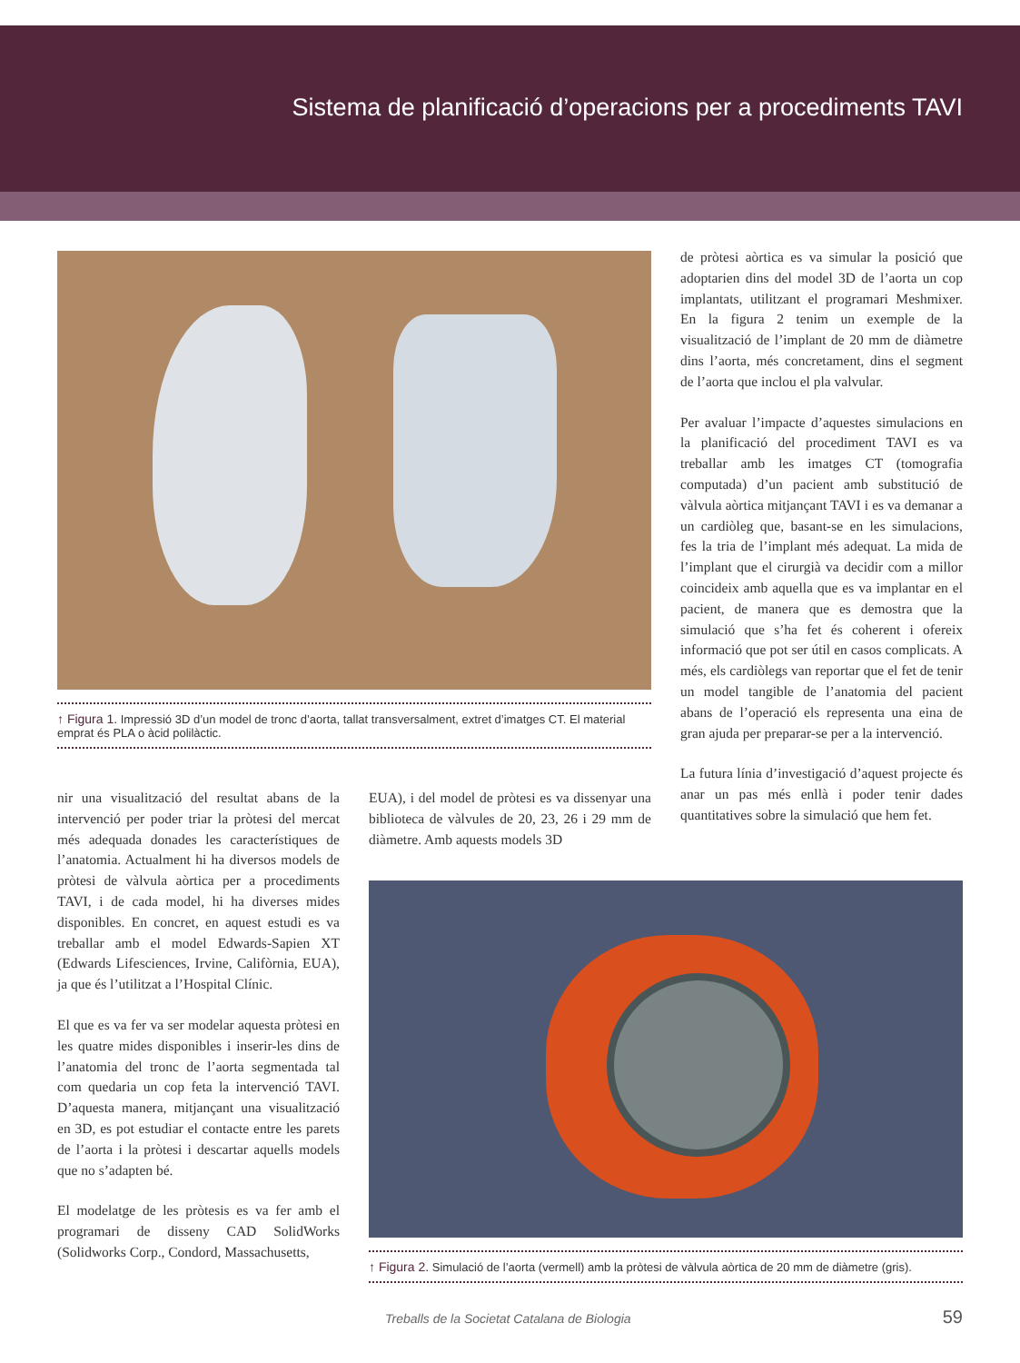Sistema de planificació d’operacions per a procediments TAVI
↑ Figura 1. Impressió 3D d’un model de tronc d’aorta, tallat transversalment, extret d’imatges CT. El material emprat és PLA o àcid polilàctic.
de pròtesi aòrtica es va simular la posició que adoptarien dins del model 3D de l’aorta un cop implantats, utilitzant el programari Meshmixer. En la figura 2 tenim un exemple de la visualització de l’implant de 20 mm de diàmetre dins l’aorta, més concretament, dins el segment de l’aorta que inclou el pla valvular.
Per avaluar l’impacte d’aquestes simulacions en la planificació del procediment TAVI es va treballar amb les imatges CT (tomografia computada) d’un pacient amb substitució de vàlvula aòrtica mitjançant TAVI i es va demanar a un cardiòleg que, basant-se en les simulacions, fes la tria de l’implant més adequat. La mida de l’implant que el cirurgià va decidir com a millor coincideix amb aquella que es va implantar en el pacient, de manera que es demostra que la simulació que s’ha fet és coherent i ofereix informació que pot ser útil en casos complicats. A més, els cardiòlegs van reportar que el fet de tenir un model tangible de l’anatomia del pacient abans de l’operació els representa una eina de gran ajuda per preparar-se per a la intervenció.
La futura línia d’investigació d’aquest projecte és anar un pas més enllà i poder tenir dades quantitatives sobre la simulació que hem fet.
nir una visualització del resultat abans de la intervenció per poder triar la pròtesi del mercat més adequada donades les característiques de l’anatomia. Actualment hi ha diversos models de pròtesi de vàlvula aòrtica per a procediments TAVI, i de cada model, hi ha diverses mides disponibles. En concret, en aquest estudi es va treballar amb el model Edwards-Sapien XT (Edwards Lifesciences, Irvine, Califòrnia, EUA), ja que és l’utilitzat a l’Hospital Clínic.
El que es va fer va ser modelar aquesta pròtesi en les quatre mides disponibles i inserir-les dins de l’anatomia del tronc de l’aorta segmentada tal com quedaria un cop feta la intervenció TAVI. D’aquesta manera, mitjançant una visualització en 3D, es pot estudiar el contacte entre les parets de l’aorta i la pròtesi i descartar aquells models que no s’adapten bé.
El modelatge de les pròtesis es va fer amb el programari de disseny CAD SolidWorks (Solidworks Corp., Condord, Massachusetts,
EUA), i del model de pròtesi es va dissenyar una biblioteca de vàlvules de 20, 23, 26 i 29 mm de diàmetre. Amb aquests models 3D
↑ Figura 2. Simulació de l’aorta (vermell) amb la pròtesi de vàlvula aòrtica de 20 mm de diàmetre (gris).
Treballs de la Societat Catalana de Biologia 59